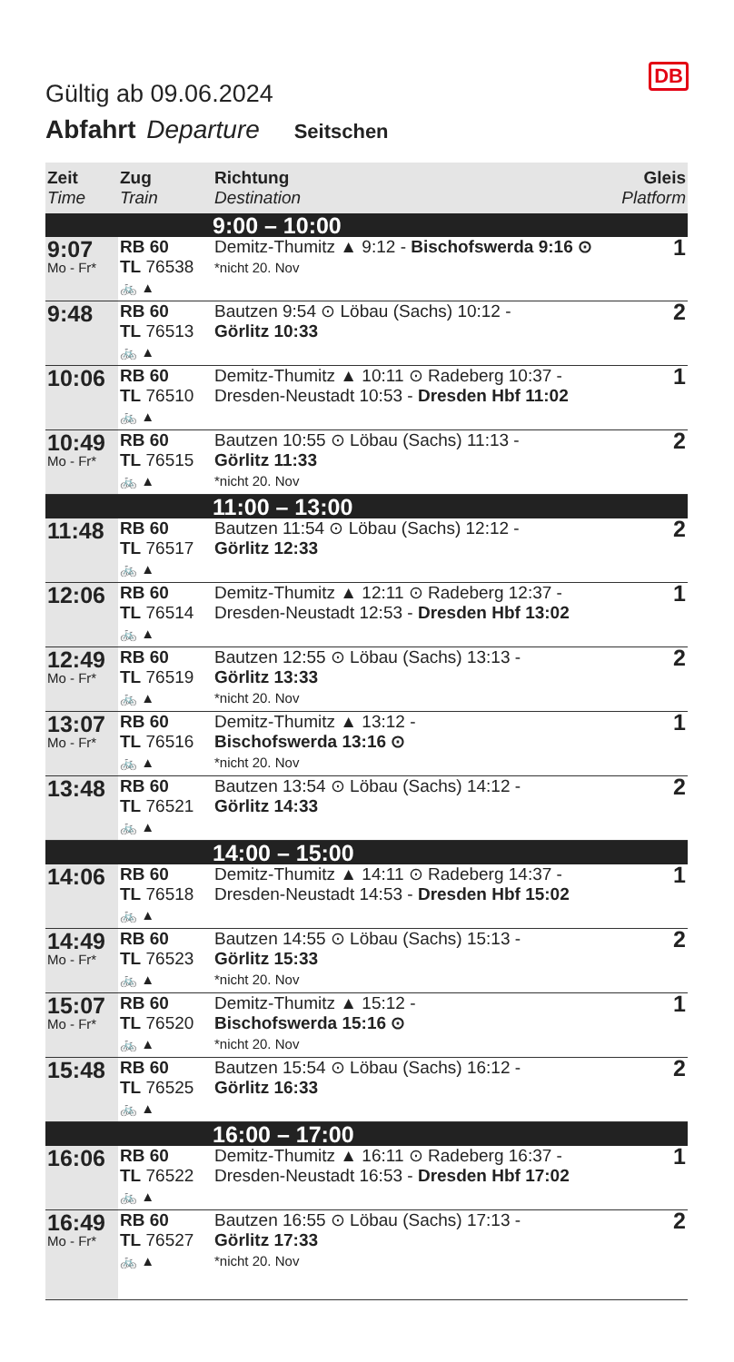Gültig ab 09.06.2024
DB
Abfahrt Departure Seitschen
| Zeit Time | Zug Train | Richtung Destination | Gleis Platform |
| --- | --- | --- | --- |
| | | 9:00 – 10:00 | |
| 9:07 Mo - Fr* | RB 60 TL 76538 🚲 ▲ | Demitz-Thumitz ▲ 9:12 - Bischofswerda 9:16 ⊙ *nicht 20. Nov | 1 |
| 9:48 | RB 60 TL 76513 🚲 ▲ | Bautzen 9:54 ⊙ Löbau (Sachs) 10:12 - Görlitz 10:33 | 2 |
| 10:06 | RB 60 TL 76510 🚲 ▲ | Demitz-Thumitz ▲ 10:11 ⊙ Radeberg 10:37 - Dresden-Neustadt 10:53 - Dresden Hbf 11:02 | 1 |
| 10:49 Mo - Fr* | RB 60 TL 76515 🚲 ▲ | Bautzen 10:55 ⊙ Löbau (Sachs) 11:13 - Görlitz 11:33 *nicht 20. Nov | 2 |
| | | 11:00 – 13:00 | |
| 11:48 | RB 60 TL 76517 🚲 ▲ | Bautzen 11:54 ⊙ Löbau (Sachs) 12:12 - Görlitz 12:33 | 2 |
| 12:06 | RB 60 TL 76514 🚲 ▲ | Demitz-Thumitz ▲ 12:11 ⊙ Radeberg 12:37 - Dresden-Neustadt 12:53 - Dresden Hbf 13:02 | 1 |
| 12:49 Mo - Fr* | RB 60 TL 76519 🚲 ▲ | Bautzen 12:55 ⊙ Löbau (Sachs) 13:13 - Görlitz 13:33 *nicht 20. Nov | 2 |
| 13:07 Mo - Fr* | RB 60 TL 76516 🚲 ▲ | Demitz-Thumitz ▲ 13:12 - Bischofswerda 13:16 ⊙ *nicht 20. Nov | 1 |
| 13:48 | RB 60 TL 76521 🚲 ▲ | Bautzen 13:54 ⊙ Löbau (Sachs) 14:12 - Görlitz 14:33 | 2 |
| | | 14:00 – 15:00 | |
| 14:06 | RB 60 TL 76518 🚲 ▲ | Demitz-Thumitz ▲ 14:11 ⊙ Radeberg 14:37 - Dresden-Neustadt 14:53 - Dresden Hbf 15:02 | 1 |
| 14:49 Mo - Fr* | RB 60 TL 76523 🚲 ▲ | Bautzen 14:55 ⊙ Löbau (Sachs) 15:13 - Görlitz 15:33 *nicht 20. Nov | 2 |
| 15:07 Mo - Fr* | RB 60 TL 76520 🚲 ▲ | Demitz-Thumitz ▲ 15:12 - Bischofswerda 15:16 ⊙ *nicht 20. Nov | 1 |
| 15:48 | RB 60 TL 76525 🚲 ▲ | Bautzen 15:54 ⊙ Löbau (Sachs) 16:12 - Görlitz 16:33 | 2 |
| | | 16:00 – 17:00 | |
| 16:06 | RB 60 TL 76522 🚲 ▲ | Demitz-Thumitz ▲ 16:11 ⊙ Radeberg 16:37 - Dresden-Neustadt 16:53 - Dresden Hbf 17:02 | 1 |
| 16:49 Mo - Fr* | RB 60 TL 76527 🚲 ▲ | Bautzen 16:55 ⊙ Löbau (Sachs) 17:13 - Görlitz 17:33 *nicht 20. Nov | 2 |